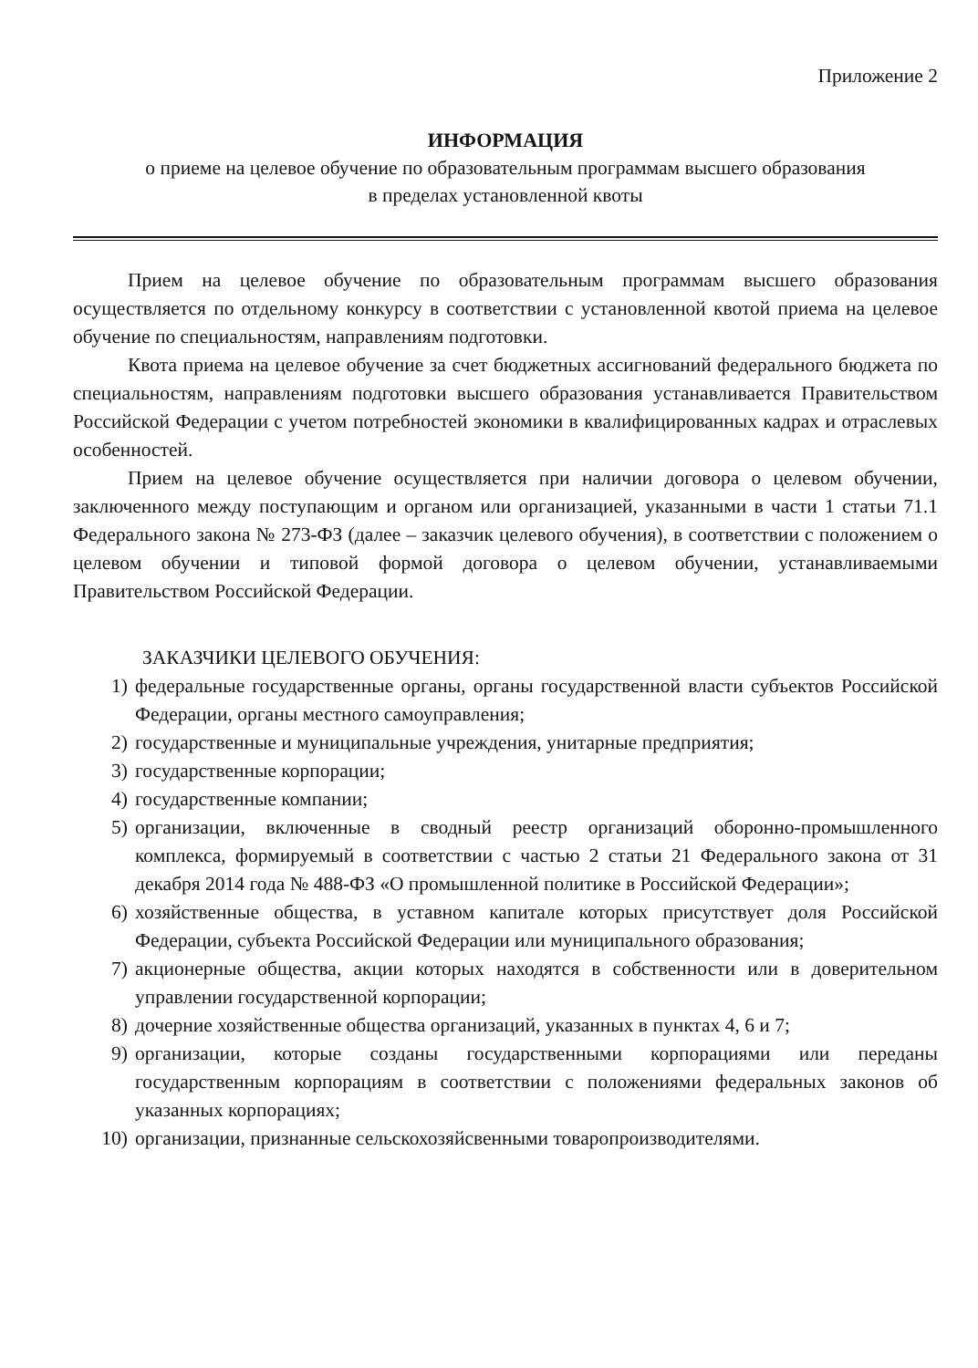Приложение 2
ИНФОРМАЦИЯ
о приеме на целевое обучение по образовательным программам высшего образования
в пределах установленной квоты
Прием на целевое обучение по образовательным программам высшего образования осуществляется по отдельному конкурсу в соответствии с установленной квотой приема на целевое обучение по специальностям, направлениям подготовки.
Квота приема на целевое обучение за счет бюджетных ассигнований федерального бюджета по специальностям, направлениям подготовки высшего образования устанавливается Правительством Российской Федерации с учетом потребностей экономики в квалифицированных кадрах и отраслевых особенностей.
Прием на целевое обучение осуществляется при наличии договора о целевом обучении, заключенного между поступающим и органом или организацией, указанными в части 1 статьи 71.1 Федерального закона № 273-ФЗ (далее – заказчик целевого обучения), в соответствии с положением о целевом обучении и типовой формой договора о целевом обучении, устанавливаемыми Правительством Российской Федерации.
ЗАКАЗЧИКИ ЦЕЛЕВОГО ОБУЧЕНИЯ:
1) федеральные государственные органы, органы государственной власти субъектов Российской Федерации, органы местного самоуправления;
2) государственные и муниципальные учреждения, унитарные предприятия;
3) государственные корпорации;
4) государственные компании;
5) организации, включенные в сводный реестр организаций оборонно-промышленного комплекса, формируемый в соответствии с частью 2 статьи 21 Федерального закона от 31 декабря 2014 года № 488-ФЗ «О промышленной политике в Российской Федерации»;
6) хозяйственные общества, в уставном капитале которых присутствует доля Российской Федерации, субъекта Российской Федерации или муниципального образования;
7) акционерные общества, акции которых находятся в собственности или в доверительном управлении государственной корпорации;
8) дочерние хозяйственные общества организаций, указанных в пунктах 4, 6 и 7;
9) организации, которые созданы государственными корпорациями или переданы государственным корпорациям в соответствии с положениями федеральных законов об указанных корпорациях;
10) организации, признанные сельскохозяйсвенными товаропроизводителями.